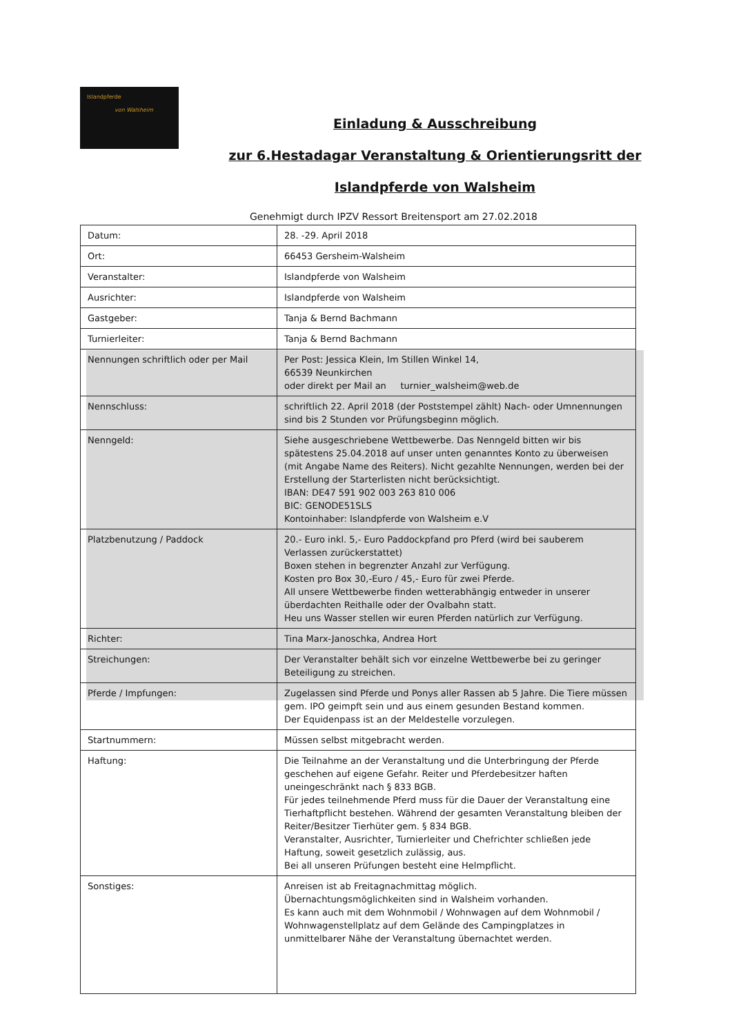Islandpferde
von Walsheim
Einladung & Ausschreibung
zur 6.Hestadagar Veranstaltung & Orientierungsritt der
Islandpferde von Walsheim
Genehmigt durch IPZV Ressort Breitensport am 27.02.2018
| Datum: | 28. -29. April 2018 |
| Ort: | 66453 Gersheim-Walsheim |
| Veranstalter: | Islandpferde von Walsheim |
| Ausrichter: | Islandpferde von Walsheim |
| Gastgeber: | Tanja & Bernd Bachmann |
| Turnierleiter: | Tanja & Bernd Bachmann |
| Nennungen schriftlich oder per Mail | Per Post: Jessica Klein, Im Stillen Winkel 14, 66539 Neunkirchen oder direkt per Mail an turnier_walsheim@web.de |
| Nennschluss: | schriftlich 22. April 2018 (der Poststempel zählt) Nach- oder Umnennungen sind bis 2 Stunden vor Prüfungsbeginn möglich. |
| Nenngeld: | Siehe ausgeschriebene Wettbewerbe. Das Nenngeld bitten wir bis spätestens 25.04.2018 auf unser unten genanntes Konto zu überweisen (mit Angabe Name des Reiters). Nicht gezahlte Nennungen, werden bei der Erstellung der Starterlisten nicht berücksichtigt. IBAN: DE47 591 902 003 263 810 006 BIC: GENODE51SLS Kontoinhaber: Islandpferde von Walsheim e.V |
| Platzbenutzung / Paddock | 20.- Euro inkl. 5,- Euro Paddockpfand pro Pferd (wird bei sauberem Verlassen zurückerstattet) Boxen stehen in begrenzter Anzahl zur Verfügung. Kosten pro Box 30,-Euro / 45,- Euro für zwei Pferde. All unsere Wettbewerbe finden wetterabhängig entweder in unserer überdachten Reithalle oder der Ovalbahn statt. Heu uns Wasser stellen wir euren Pferden natürlich zur Verfügung. |
| Richter: | Tina Marx-Janoschka, Andrea Hort |
| Streichungen: | Der Veranstalter behält sich vor einzelne Wettbewerbe bei zu geringer Beteiligung zu streichen. |
| Pferde / Impfungen: | Zugelassen sind Pferde und Ponys aller Rassen ab 5 Jahre. Die Tiere müssen gem. IPO geimpft sein und aus einem gesunden Bestand kommen. Der Equidenpass ist an der Meldestelle vorzulegen. |
| Startnummern: | Müssen selbst mitgebracht werden. |
| Haftung: | Die Teilnahme an der Veranstaltung und die Unterbringung der Pferde geschehen auf eigene Gefahr. Reiter und Pferdebesitzer haften uneingeschränkt nach § 833 BGB. Für jedes teilnehmende Pferd muss für die Dauer der Veranstaltung eine Tierhaftpflicht bestehen. Während der gesamten Veranstaltung bleiben der Reiter/Besitzer Tierhüter gem. § 834 BGB. Veranstalter, Ausrichter, Turnierleiter und Chefrichter schließen jede Haftung, soweit gesetzlich zulässig, aus. Bei all unseren Prüfungen besteht eine Helmpflicht. |
| Sonstiges: | Anreisen ist ab Freitagnachmittag möglich. Übernachtungsmöglichkeiten sind in Walsheim vorhanden. Es kann auch mit dem Wohnmobil / Wohnwagen auf dem Wohnmobil / Wohnwagenstellplatz auf dem Gelände des Campingplatzes in unmittelbarer Nähe der Veranstaltung übernachtet werden. |